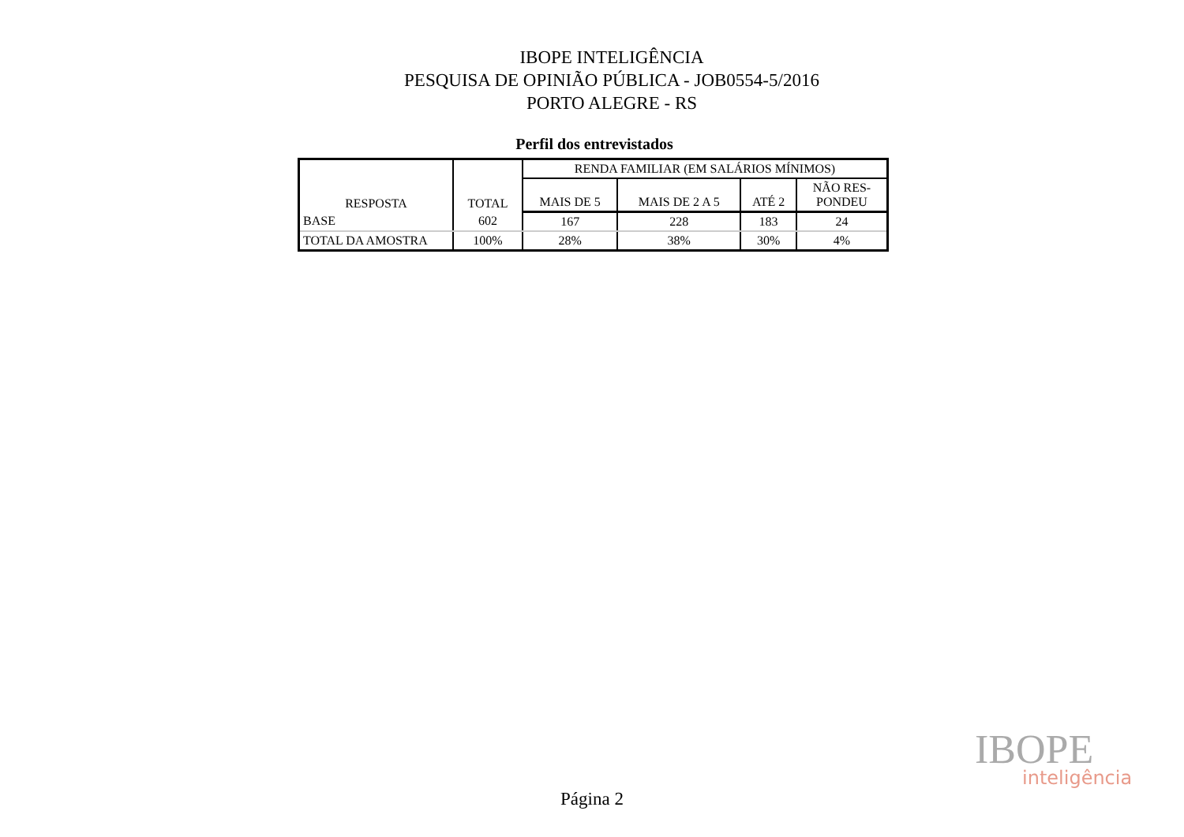IBOPE INTELIGÊNCIA
PESQUISA DE OPINIÃO PÚBLICA - JOB0554-5/2016
PORTO ALEGRE - RS
Perfil dos entrevistados
| RESPOSTA | TOTAL | RENDA FAMILIAR (EM SALÁRIOS MÍNIMOS) | | | |
| --- | --- | --- | --- | --- | --- |
| | | MAIS DE 5 | MAIS DE 2 A 5 | ATÉ 2 | NÃO RES- PONDEU |
| BASE | 602 | 167 | 228 | 183 | 24 |
| TOTAL DA AMOSTRA | 100% | 28% | 38% | 30% | 4% |
IBOPE inteligência
Página 2